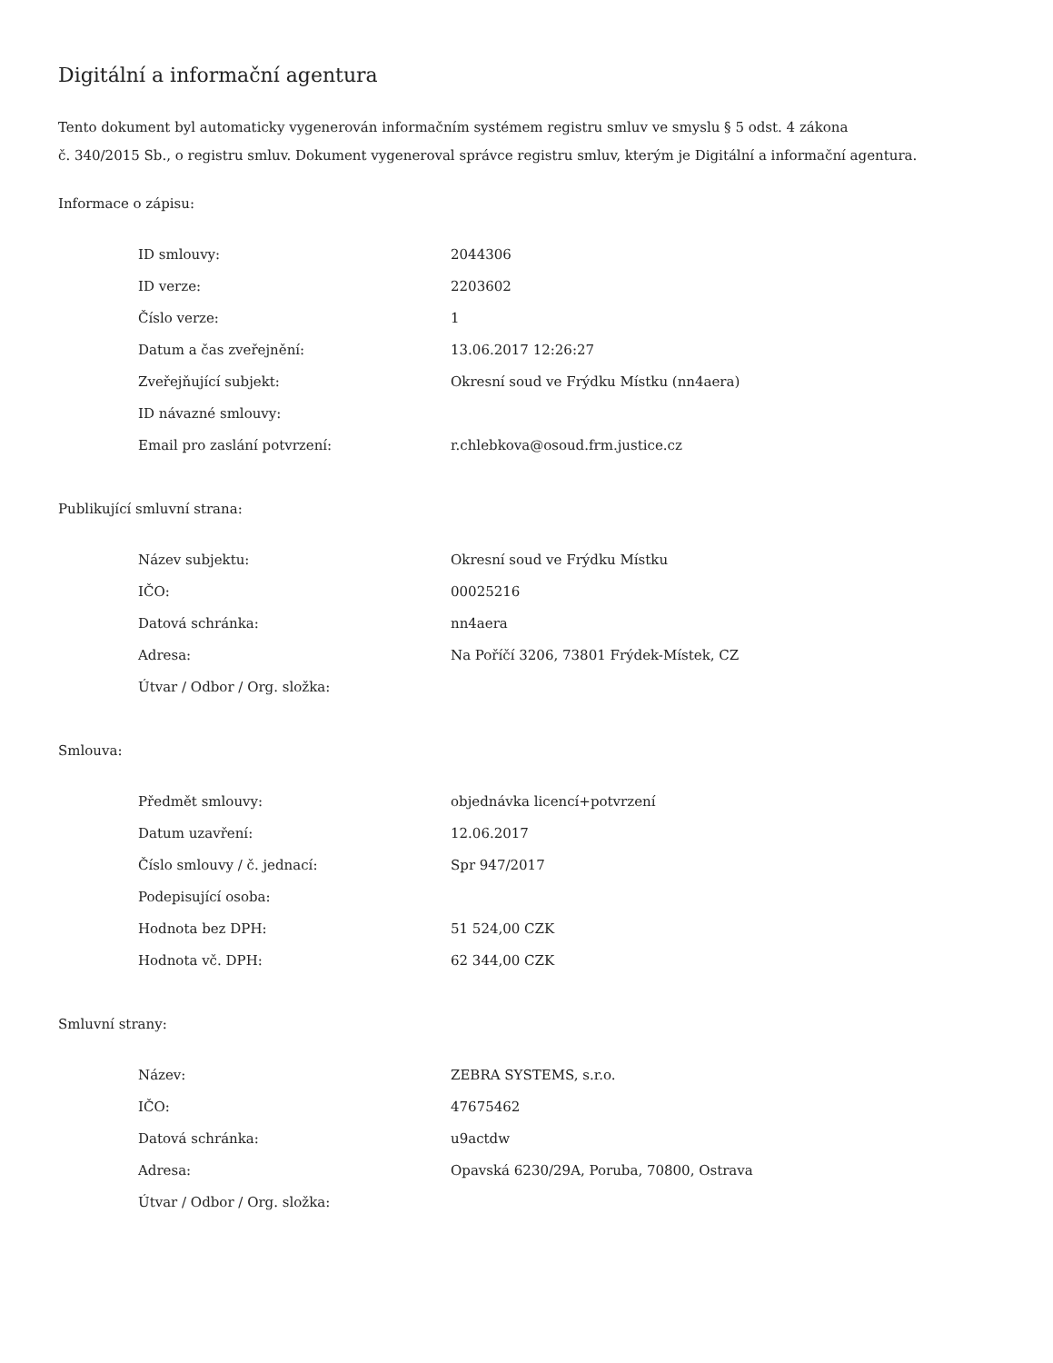Digitální a informační agentura
Tento dokument byl automaticky vygenerován informačním systémem registru smluv ve smyslu § 5 odst. 4 zákona
č. 340/2015 Sb., o registru smluv. Dokument vygeneroval správce registru smluv, kterým je Digitální a informační agentura.
Informace o zápisu:
| ID smlouvy: | 2044306 |
| ID verze: | 2203602 |
| Číslo verze: | 1 |
| Datum a čas zveřejnění: | 13.06.2017 12:26:27 |
| Zveřejňující subjekt: | Okresní soud ve Frýdku Místku (nn4aera) |
| ID návazné smlouvy: | |
| Email pro zaslání potvrzení: | r.chlebkova@osoud.frm.justice.cz |
Publikující smluvní strana:
| Název subjektu: | Okresní soud ve Frýdku Místku |
| IČO: | 00025216 |
| Datová schránka: | nn4aera |
| Adresa: | Na Poříčí 3206, 73801 Frýdek-Místek, CZ |
| Útvar / Odbor / Org. složka: | |
Smlouva:
| Předmět smlouvy: | objednávka licencí+potvrzení |
| Datum uzavření: | 12.06.2017 |
| Číslo smlouvy / č. jednací: | Spr 947/2017 |
| Podepisující osoba: | |
| Hodnota bez DPH: | 51 524,00 CZK |
| Hodnota vč. DPH: | 62 344,00 CZK |
Smluvní strany:
| Název: | ZEBRA SYSTEMS, s.r.o. |
| IČO: | 47675462 |
| Datová schránka: | u9actdw |
| Adresa: | Opavská 6230/29A, Poruba, 70800, Ostrava |
| Útvar / Odbor / Org. složka: | |